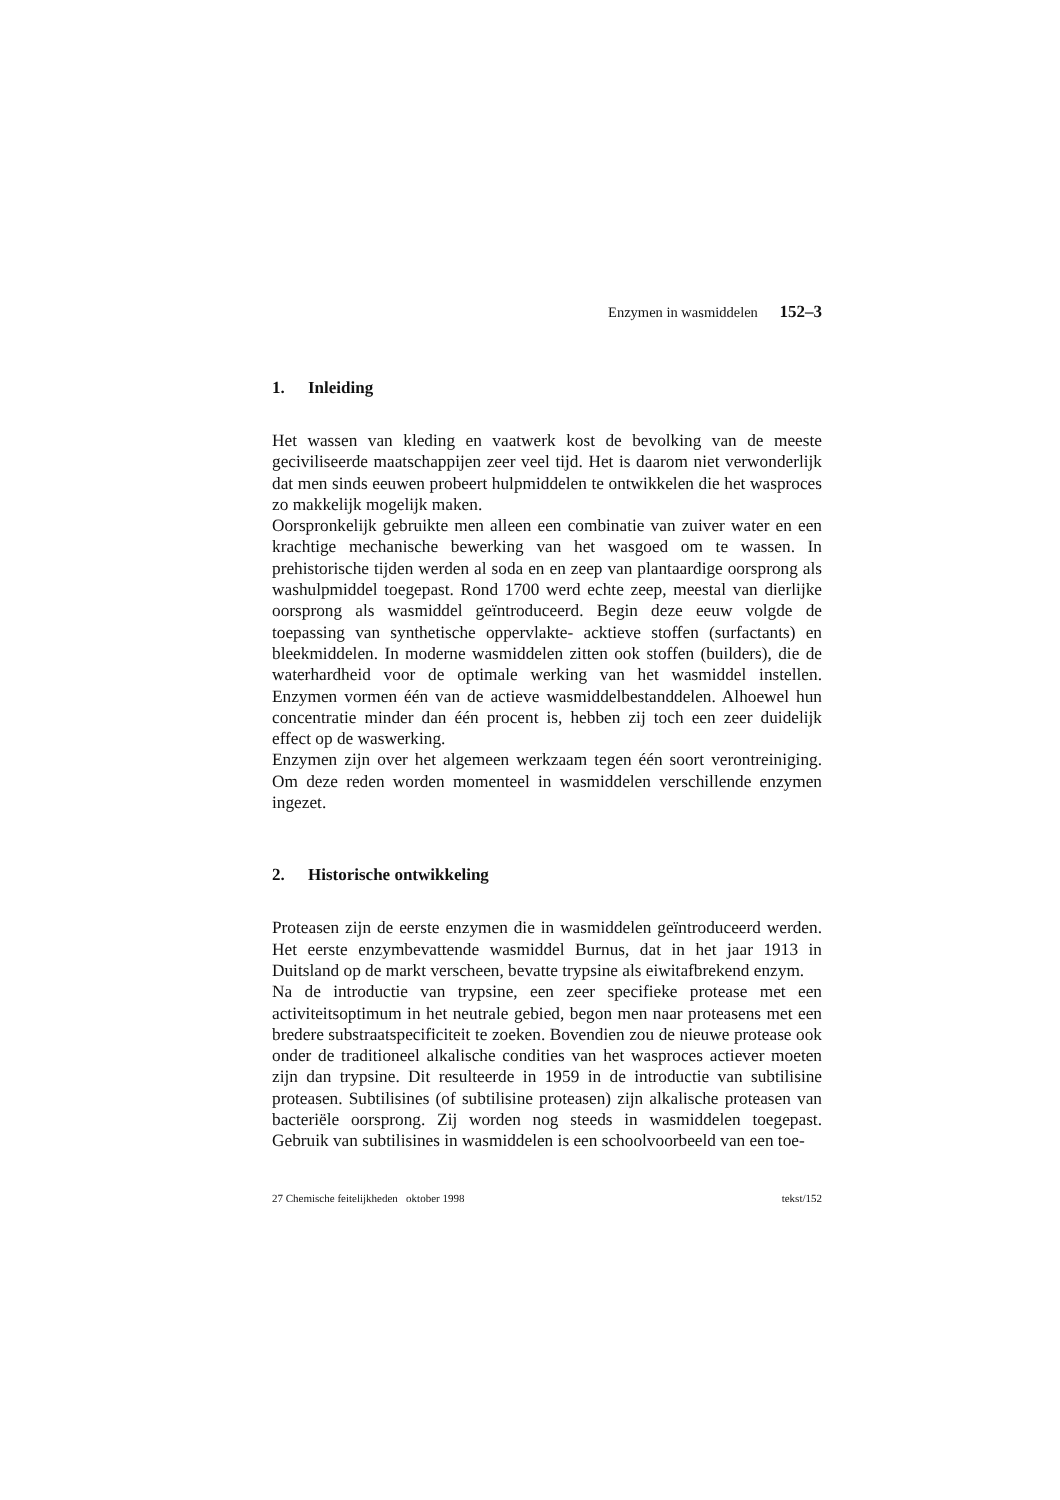Enzymen in wasmiddelen 152–3
1. Inleiding
Het wassen van kleding en vaatwerk kost de bevolking van de meeste geciviliseerde maatschappijen zeer veel tijd. Het is daarom niet verwonderlijk dat men sinds eeuwen probeert hulpmiddelen te ontwikkelen die het wasproces zo makkelijk mogelijk maken.
Oorspronkelijk gebruikte men alleen een combinatie van zuiver water en een krachtige mechanische bewerking van het wasgoed om te wassen. In prehistorische tijden werden al soda en en zeep van plantaardige oorsprong als washulpmiddel toegepast. Rond 1700 werd echte zeep, meestal van dierlijke oorsprong als wasmiddel geïntroduceerd. Begin deze eeuw volgde de toepassing van synthetische oppervlakte- acktieve stoffen (surfactants) en bleekmiddelen. In moderne wasmiddelen zitten ook stoffen (builders), die de waterhardheid voor de optimale werking van het wasmiddel instellen. Enzymen vormen één van de actieve wasmiddelbestanddelen. Alhoewel hun concentratie minder dan één procent is, hebben zij toch een zeer duidelijk effect op de waswerking.
Enzymen zijn over het algemeen werkzaam tegen één soort verontreiniging. Om deze reden worden momenteel in wasmiddelen verschillende enzymen ingezet.
2. Historische ontwikkeling
Proteasen zijn de eerste enzymen die in wasmiddelen geïntroduceerd werden. Het eerste enzymbevattende wasmiddel Burnus, dat in het jaar 1913 in Duitsland op de markt verscheen, bevatte trypsine als eiwitafbrekend enzym.
Na de introductie van trypsine, een zeer specifieke protease met een activiteitsoptimum in het neutrale gebied, begon men naar proteasens met een bredere substraatspecificiteit te zoeken. Bovendien zou de nieuwe protease ook onder de traditioneel alkalische condities van het wasproces actiever moeten zijn dan trypsine. Dit resulteerde in 1959 in de introductie van subtilisine proteasen. Subtilisines (of subtilisine proteasen) zijn alkalische proteasen van bacteriële oorsprong. Zij worden nog steeds in wasmiddelen toegepast. Gebruik van subtilisines in wasmiddelen is een schoolvoorbeeld van een toe-
27 Chemische feitelijkheden oktober 1998 tekst/152